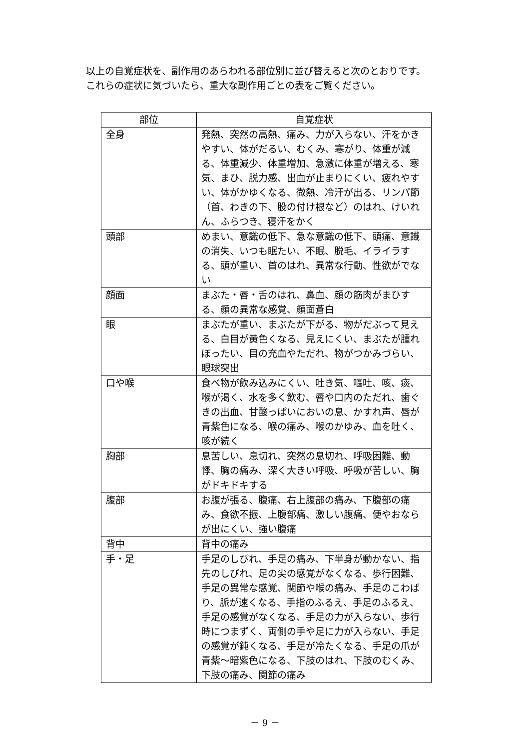以上の自覚症状を、副作用のあらわれる部位別に並び替えると次のとおりです。
これらの症状に気づいたら、重大な副作用ごとの表をご覧ください。
| 部位 | 自覚症状 |
| --- | --- |
| 全身 | 発熱、突然の高熱、痛み、力が入らない、汗をかきやすい、体がだるい、むくみ、寒がり、体重が減る、体重減少、体重増加、急激に体重が増える、寒気、まひ、脱力感、出血が止まりにくい、疲れやすい、体がかゆくなる、微熱、冷汗が出る、リンパ節（首、わきの下、股の付け根など）のはれ、けいれん、ふらつき、寝汗をかく |
| 頭部 | めまい、意識の低下、急な意識の低下、頭痛、意識の消失、いつも眠たい、不眠、脱毛、イライラする、頭が重い、首のはれ、異常な行動、性欲がでない |
| 顔面 | まぶた・唇・舌のはれ、鼻血、顔の筋肉がまひする、顔の異常な感覚、顔面蒼白 |
| 眼 | まぶたが重い、まぶたが下がる、物がだぶって見える、白目が黄色くなる、見えにくい、まぶたが腫れぼったい、目の充血やただれ、物がつかみづらい、眼球突出 |
| 口や喉 | 食べ物が飲み込みにくい、吐き気、嘔吐、咳、痰、喉が渇く、水を多く飲む、唇や口内のただれ、歯ぐきの出血、甘酸っぱいにおいの息、かすれ声、唇が青紫色になる、喉の痛み、喉のかゆみ、血を吐く、咳が続く |
| 胸部 | 息苦しい、息切れ、突然の息切れ、呼吸困難、動悸、胸の痛み、深く大きい呼吸、呼吸が苦しい、胸がドキドキする |
| 腹部 | お腹が張る、腹痛、右上腹部の痛み、下腹部の痛み、食欲不振、上腹部痛、激しい腹痛、便やおならが出にくい、強い腹痛 |
| 背中 | 背中の痛み |
| 手・足 | 手足のしびれ、手足の痛み、下半身が動かない、指先のしびれ、足の尖の感覚がなくなる、歩行困難、手足の異常な感覚、関節や喉の痛み、手足のこわばり、脈が速くなる、手指のふるえ、手足のふるえ、手足の感覚がなくなる、手足の力が入らない、歩行時につまずく、両側の手や足に力が入らない、手足の感覚が鈍くなる、手足が冷たくなる、手足の爪が青紫～暗紫色になる、下肢のはれ、下肢のむくみ、下肢の痛み、関節の痛み |
－ 9 －